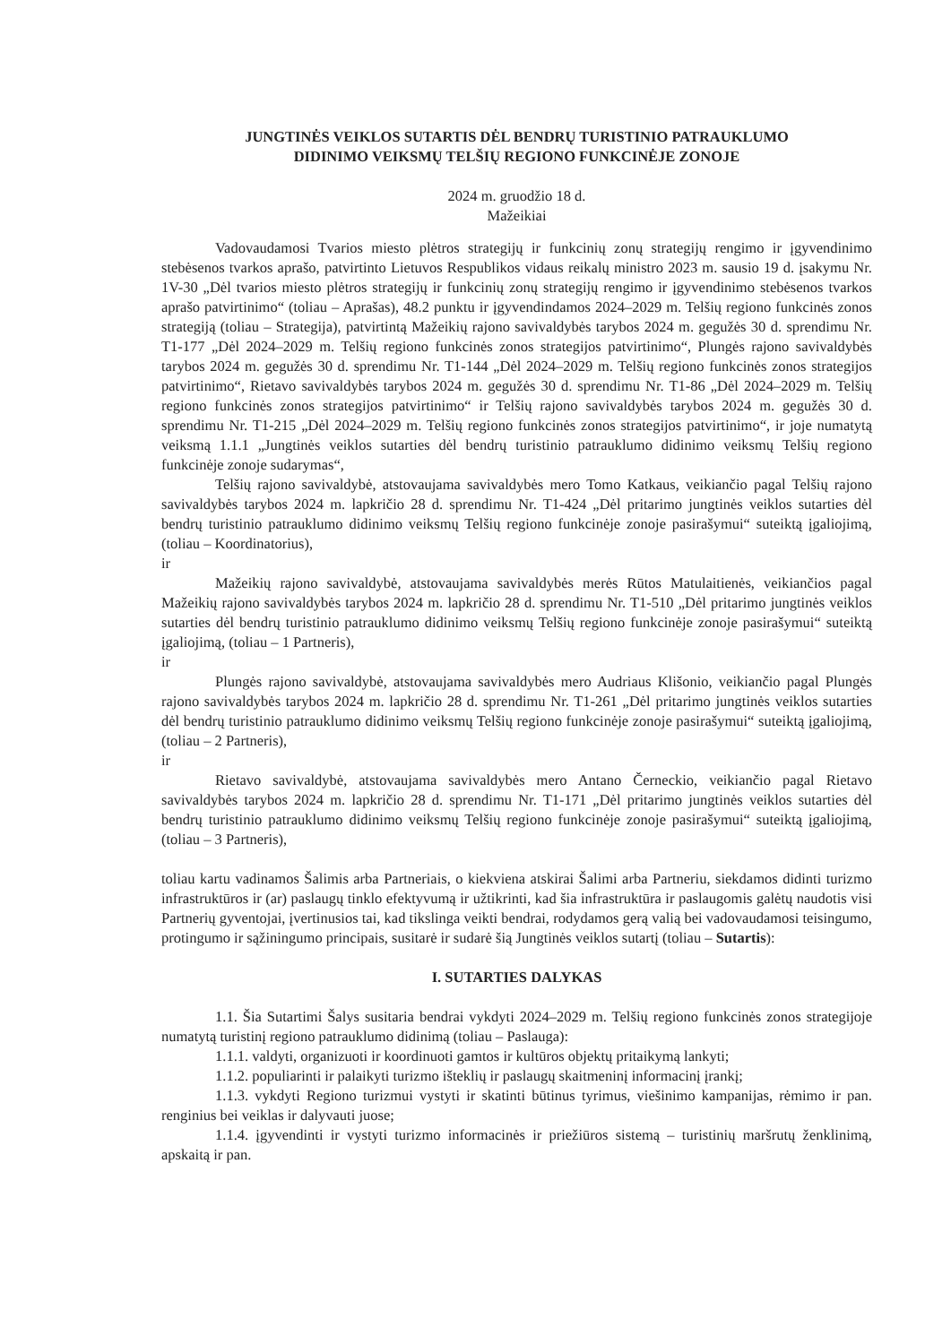JUNGTINĖS VEIKLOS SUTARTIS DĖL BENDRŲ TURISTINIO PATRAUKLUMO
DIDINIMO VEIKSMŲ TELŠIŲ REGIONO FUNKCINĖJE ZONOJE
2024 m. gruodžio 18 d.
Mažeikiai
Vadovaudamosi Tvarios miesto plėtros strategijų ir funkcinių zonų strategijų rengimo ir įgyvendinimo stebėsenos tvarkos aprašo, patvirtinto Lietuvos Respublikos vidaus reikalų ministro 2023 m. sausio 19 d. įsakymu Nr. 1V-30 „Dėl tvarios miesto plėtros strategijų ir funkcinių zonų strategijų rengimo ir įgyvendinimo stebėsenos tvarkos aprašo patvirtinimo“ (toliau – Aprašas), 48.2 punktu ir įgyvendindamos 2024–2029 m. Telšių regiono funkcinės zonos strategiją (toliau – Strategija), patvirtintą Mažeikių rajono savivaldybės tarybos 2024 m. gegužės 30 d. sprendimu Nr. T1-177 „Dėl 2024–2029 m. Telšių regiono funkcinės zonos strategijos patvirtinimo“, Plungės rajono savivaldybės tarybos 2024 m. gegužės 30 d. sprendimu Nr. T1-144 „Dėl 2024–2029 m. Telšių regiono funkcinės zonos strategijos patvirtinimo“, Rietavo savivaldybės tarybos 2024 m. gegužės 30 d. sprendimu Nr. T1-86 „Dėl 2024–2029 m. Telšių regiono funkcinės zonos strategijos patvirtinimo“ ir Telšių rajono savivaldybės tarybos 2024 m. gegužės 30 d. sprendimu Nr. T1-215 „Dėl 2024–2029 m. Telšių regiono funkcinės zonos strategijos patvirtinimo“, ir joje numatytą veiksmą 1.1.1 „Jungtinės veiklos sutarties dėl bendrų turistinio patrauklumo didinimo veiksmų Telšių regiono funkcinėje zonoje sudarymas“,
Telšių rajono savivaldybė, atstovaujama savivaldybės mero Tomo Katkaus, veikiančio pagal Telšių rajono savivaldybės tarybos 2024 m. lapkričio 28 d. sprendimu Nr. T1-424 „Dėl pritarimo jungtinės veiklos sutarties dėl bendrų turistinio patrauklumo didinimo veiksmų Telšių regiono funkcinėje zonoje pasirašymui“ suteiktą įgaliojimą, (toliau – Koordinatorius),
ir
Mažeikių rajono savivaldybė, atstovaujama savivaldybės merės Rūtos Matulaitienės, veikiančios pagal Mažeikių rajono savivaldybės tarybos 2024 m. lapkričio 28 d. sprendimu Nr. T1-510 „Dėl pritarimo jungtinės veiklos sutarties dėl bendrų turistinio patrauklumo didinimo veiksmų Telšių regiono funkcinėje zonoje pasirašymui“ suteiktą įgaliojimą, (toliau – 1 Partneris),
ir
Plungės rajono savivaldybė, atstovaujama savivaldybės mero Audriaus Klišonio, veikiančio pagal Plungės rajono savivaldybės tarybos 2024 m. lapkričio 28 d. sprendimu Nr. T1-261 „Dėl pritarimo jungtinės veiklos sutarties dėl bendrų turistinio patrauklumo didinimo veiksmų Telšių regiono funkcinėje zonoje pasirašymui“ suteiktą įgaliojimą, (toliau – 2 Partneris),
ir
Rietavo savivaldybė, atstovaujama savivaldybės mero Antano Černeckio, veikiančio pagal Rietavo savivaldybės tarybos 2024 m. lapkričio 28 d. sprendimu Nr. T1-171 „Dėl pritarimo jungtinės veiklos sutarties dėl bendrų turistinio patrauklumo didinimo veiksmų Telšių regiono funkcinėje zonoje pasirašymui“ suteiktą įgaliojimą, (toliau – 3 Partneris),
toliau kartu vadinamos Šalimis arba Partneriais, o kiekviena atskirai Šalimi arba Partneriu, siekdamos didinti turizmo infrastruktūros ir (ar) paslaugų tinklo efektyvumą ir užtikrinti, kad šia infrastruktūra ir paslaugomis galėtų naudotis visi Partnerių gyventojai, įvertinusios tai, kad tikslinga veikti bendrai, rodydamos gerą valią bei vadovaudamosi teisingumo, protingumo ir sąžiningumo principais, susitarė ir sudarė šią Jungtinės veiklos sutartį (toliau – Sutartis):
I. SUTARTIES DALYKAS
1.1. Šia Sutartimi Šalys susitaria bendrai vykdyti 2024–2029 m. Telšių regiono funkcinės zonos strategijoje numatytą turistinį regiono patrauklumo didinimą (toliau – Paslauga):
1.1.1. valdyti, organizuoti ir koordinuoti gamtos ir kultūros objektų pritaikymą lankyti;
1.1.2. populiarinti ir palaikyti turizmo išteklių ir paslaugų skaitmeninį informacinį įrankį;
1.1.3. vykdyti Regiono turizmui vystyti ir skatinti būtinus tyrimus, viešinimo kampanijas, rėmimo ir pan. renginius bei veiklas ir dalyvauti juose;
1.1.4. įgyvendinti ir vystyti turizmo informacinės ir priežiūros sistemą – turistinių maršrutų ženklinimą, apskaitą ir pan.